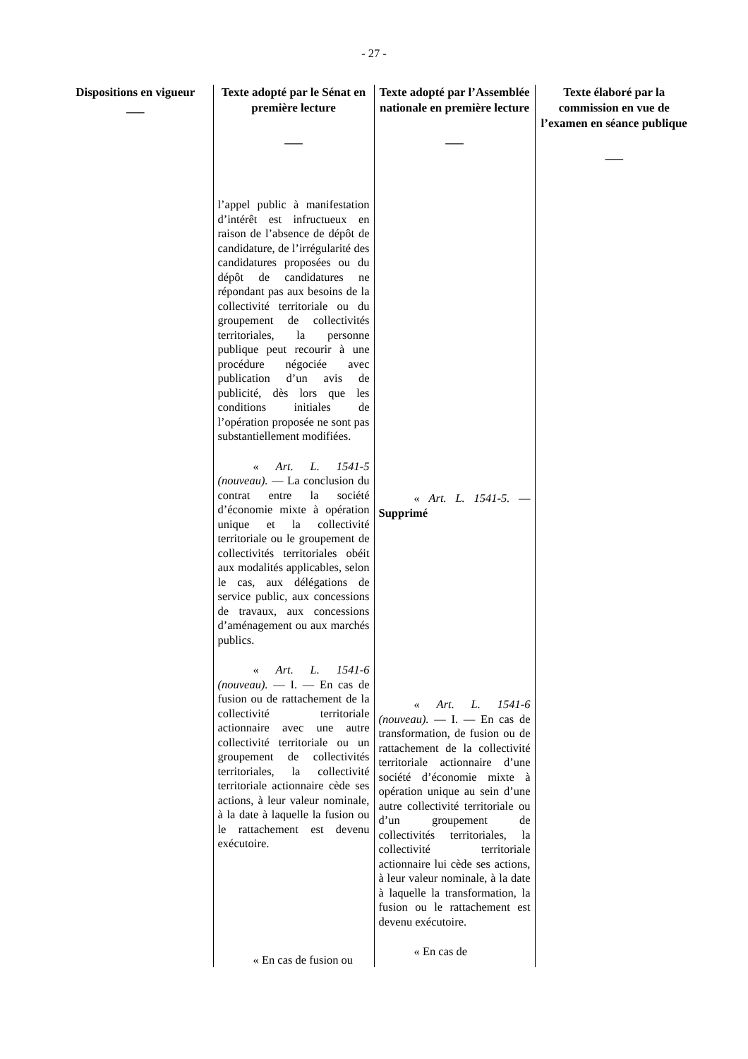- 27 -
| Dispositions en vigueur ___ | Texte adopté par le Sénat en première lecture ___ | Texte adopté par l’Assemblée nationale en première lecture ___ | Texte élaboré par la commission en vue de l’examen en séance publique ___ |
| --- | --- | --- | --- |
| | l’appel public à manifestation d’intérêt est infructueux en raison de l’absence de dépôt de candidature, de l’irrégularité des candidatures proposées ou du dépôt de candidatures ne répondant pas aux besoins de la collectivité territoriale ou du groupement de collectivités territoriales, la personne publique peut recourir à une procédure négociée avec publication d’un avis de publicité, dès lors que les conditions initiales de l’opération proposée ne sont pas substantiellement modifiées. « Art. L. 1541-5 (nouveau). — La conclusion du contrat entre la société d’économie mixte à opération unique et la collectivité territoriale ou le groupement de collectivités territoriales obéit aux modalités applicables, selon le cas, aux délégations de service public, aux concessions de travaux, aux concessions d’aménagement ou aux marchés publics. « Art. L. 1541-6 (nouveau). — I. — En cas de fusion ou de rattachement de la collectivité territoriale actionnaire avec une autre collectivité territoriale ou un groupement de collectivités territoriales, la collectivité territoriale actionnaire cède ses actions, à leur valeur nominale, à la date à laquelle la fusion ou le rattachement est devenu exécutoire. « En cas de fusion ou | « Art. L. 1541-5. — Supprimé « Art. L. 1541-6 (nouveau). — I. — En cas de transformation, de fusion ou de rattachement de la collectivité territoriale actionnaire d’une société d’économie mixte à opération unique au sein d’une autre collectivité territoriale ou d’un groupement de collectivités territoriales, la collectivité territoriale actionnaire lui cède ses actions, à leur valeur nominale, à la date à laquelle la transformation, la fusion ou le rattachement est devenu exécutoire. « En cas de | |